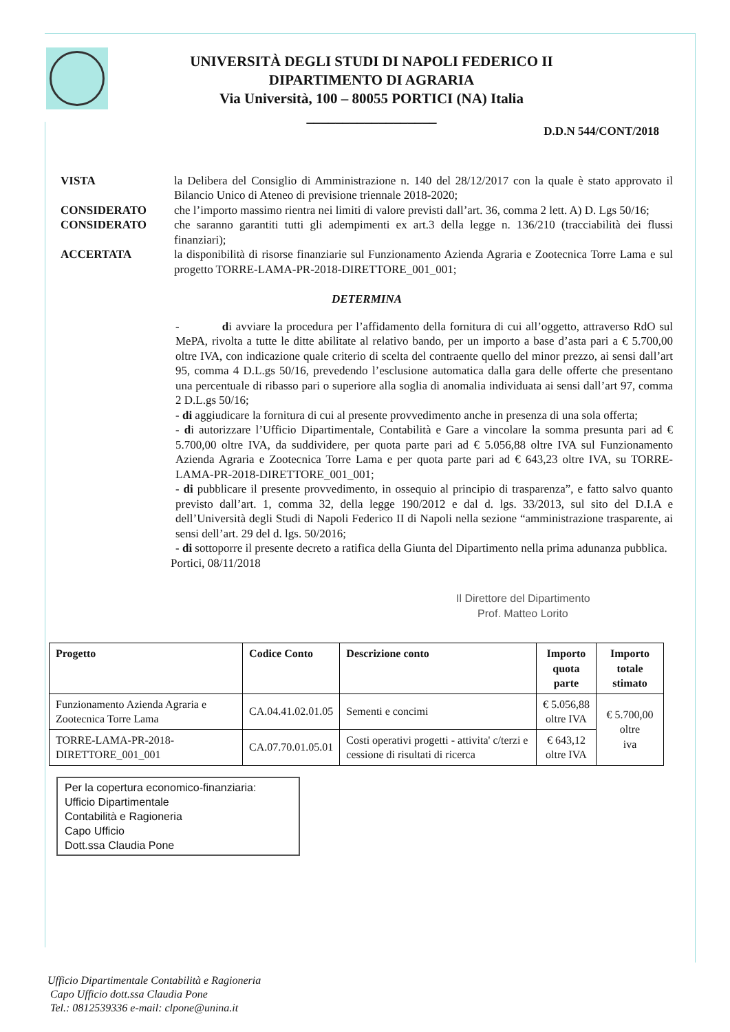UNIVERSITÀ DEGLI STUDI DI NAPOLI FEDERICO II
DIPARTIMENTO DI AGRARIA
Via Università, 100 – 80055 PORTICI (NA) Italia
__________________
D.D.N 544/CONT/2018
VISTA la Delibera del Consiglio di Amministrazione n. 140 del 28/12/2017 con la quale è stato approvato il Bilancio Unico di Ateneo di previsione triennale 2018-2020;
CONSIDERATO che l’importo massimo rientra nei limiti di valore previsti dall’art. 36, comma 2 lett. A) D. Lgs 50/16;
CONSIDERATO che saranno garantiti tutti gli adempimenti ex art.3 della legge n. 136/210 (tracciabilità dei flussi finanziari);
ACCERTATA la disponibilità di risorse finanziarie sul Funzionamento Azienda Agraria e Zootecnica Torre Lama e sul progetto TORRE-LAMA-PR-2018-DIRETTORE_001_001;
DETERMINA
- di avviare la procedura per l’affidamento della fornitura di cui all’oggetto, attraverso RdO sul MePA, rivolta a tutte le ditte abilitate al relativo bando, per un importo a base d’asta pari a € 5.700,00 oltre IVA, con indicazione quale criterio di scelta del contraente quello del minor prezzo, ai sensi dall’art 95, comma 4 D.L.gs 50/16, prevedendo l’esclusione automatica dalla gara delle offerte che presentano una percentuale di ribasso pari o superiore alla soglia di anomalia individuata ai sensi dall’art 97, comma 2 D.L.gs 50/16;
- di aggiudicare la fornitura di cui al presente provvedimento anche in presenza di una sola offerta;
- di autorizzare l’Ufficio Dipartimentale, Contabilità e Gare a vincolare la somma presunta pari ad € 5.700,00 oltre IVA, da suddividere, per quota parte pari ad € 5.056,88 oltre IVA sul Funzionamento Azienda Agraria e Zootecnica Torre Lama e per quota parte pari ad € 643,23 oltre IVA, su TORRE-LAMA-PR-2018-DIRETTORE_001_001;
- di pubblicare il presente provvedimento, in ossequio al principio di trasparenza”, e fatto salvo quanto previsto dall’art. 1, comma 32, della legge 190/2012 e dal d. lgs. 33/2013, sul sito del D.I.A e dell’Università degli Studi di Napoli Federico II di Napoli nella sezione “amministrazione trasparente, ai sensi dell’art. 29 del d. lgs. 50/2016;
- di sottoporre il presente decreto a ratifica della Giunta del Dipartimento nella prima adunanza pubblica.
Portici, 08/11/2018
Il Direttore del Dipartimento
Prof. Matteo Lorito
| Progetto | Codice Conto | Descrizione conto | Importo quota parte | Importo totale stimato |
| --- | --- | --- | --- | --- |
| Funzionamento Azienda Agraria e Zootecnica Torre Lama | CA.04.41.02.01.05 | Sementi e concimi | € 5.056,88 oltre IVA | € 5.700,00 oltre iva |
| TORRE-LAMA-PR-2018-DIRETTORE_001_001 | CA.07.70.01.05.01 | Costi operativi progetti - attivita' c/terzi e cessione di risultati di ricerca | € 643,12 oltre IVA | |
Per la copertura economico-finanziaria:
Ufficio Dipartimentale
Contabilità e Ragioneria
Capo Ufficio
Dott.ssa Claudia Pone
Ufficio Dipartimentale Contabilità e Ragioneria
Capo Ufficio dott.ssa Claudia Pone
Tel.: 0812539336 e-mail: clpone@unina.it